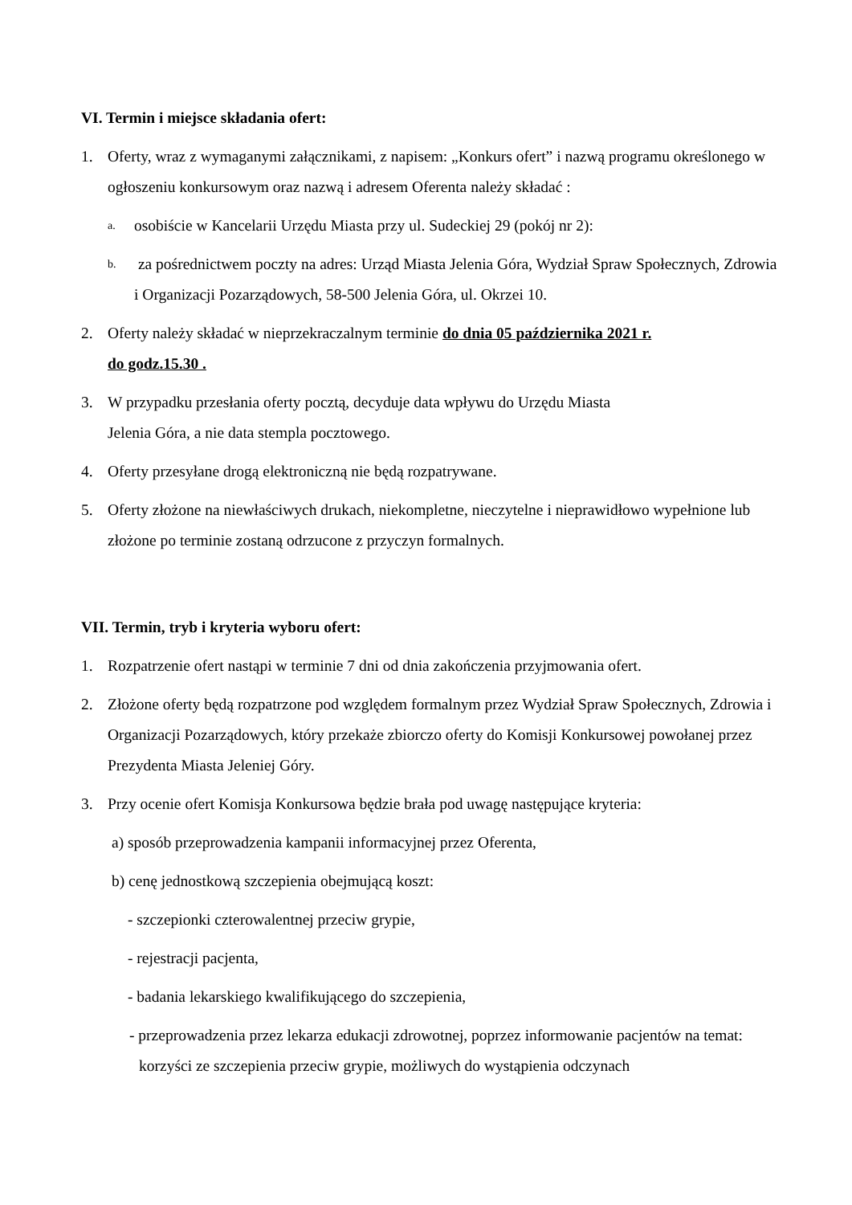VI. Termin i miejsce składania ofert:
1. Oferty, wraz z wymaganymi załącznikami, z napisem: „Konkurs ofert” i nazwą programu określonego w ogłoszeniu konkursowym oraz nazwą i adresem Oferenta należy składać :
a. osobiście w Kancelarii Urzędu Miasta przy ul. Sudeckiej 29 (pokój nr 2):
b. za pośrednictwem poczty na adres: Urząd Miasta Jelenia Góra, Wydział Spraw Społecznych, Zdrowia i Organizacji Pozarządowych, 58-500 Jelenia Góra, ul. Okrzei 10.
2. Oferty należy składać w nieprzekraczalnym terminie do dnia 05 października 2021 r.
do godz.15.30 .
3. W przypadku przesłania oferty pocztą, decyduje data wpływu do Urzędu Miasta
Jelenia Góra, a nie data stempla pocztowego.
4. Oferty przesyłane drogą elektroniczną nie będą rozpatrywane.
5. Oferty złożone na niewłaściwych drukach, niekompletne, nieczytelne i nieprawidłowo wypełnione lub złożone po terminie zostaną odrzucone z przyczyn formalnych.
VII. Termin, tryb i kryteria wyboru ofert:
1. Rozpatrzenie ofert nastąpi w terminie 7 dni od dnia zakończenia przyjmowania ofert.
2. Złożone oferty będą rozpatrzone pod względem formalnym przez Wydział Spraw Społecznych, Zdrowia i Organizacji Pozarządowych, który przekaże zbiorczo oferty do Komisji Konkursowej powołanej przez Prezydenta Miasta Jeleniej Góry.
3. Przy ocenie ofert Komisja Konkursowa będzie brała pod uwagę następujące kryteria:
a) sposób przeprowadzenia kampanii informacyjnej przez Oferenta,
b) cenę jednostkową szczepienia obejmującą koszt:
- szczepionki czterowalentnej przeciw grypie,
- rejestracji pacjenta,
- badania lekarskiego kwalifikującego do szczepienia,
- przeprowadzenia przez lekarza edukacji zdrowotnej, poprzez informowanie pacjentów na temat: korzyści ze szczepienia przeciw grypie, możliwych do wystąpienia odczynach